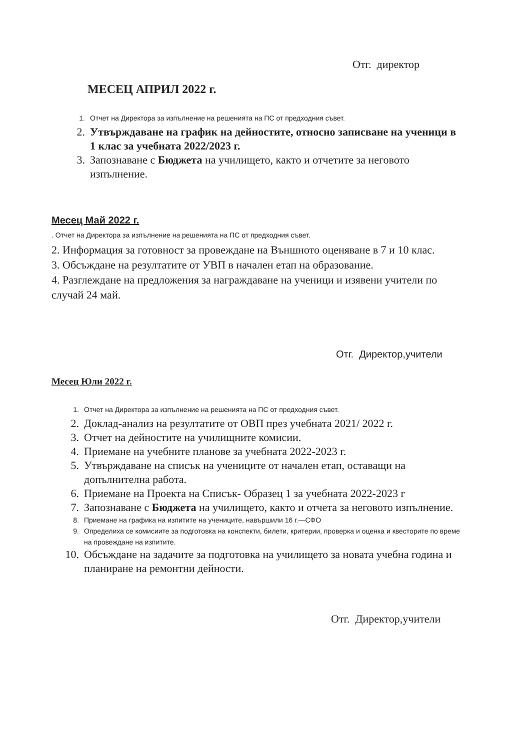Отг. директор
МЕСЕЦ АПРИЛ 2022 г.
1. Отчет на Директора за изпълнение на решенията на ПС от предходния съвет.
2. Утвърждаване на график на дейностите, относно записване на ученици в 1 клас за учебната 2022/2023 г.
3. Запознаване с Бюджета на училището, както и отчетите за неговото изпълнение.
Месец Май 2022 г.
. Отчет на Директора за изпълнение на решенията на ПС от предходния съвет.
2. Информация за готовност за провеждане на Външното оценяване в 7 и 10 клас.
3. Обсъждане на резултатите от УВП в начален етап на образование.
4. Разглеждане на предложения за награждаване на ученици и изявени учители по случай 24 май.
Отг. Директор,учители
Месец Юли 2022 г.
1. Отчет на Директора за изпълнение на решенията на ПС от предходния съвет.
2. Доклад-анализ на резултатите от ОВП през учебната 2021/ 2022 г.
3. Отчет на дейностите на училищните комисии.
4. Приемане на учебните планове за учебната 2022-2023 г.
5. Утвърждаване на списък на учениците от начален етап, оставащи на допълнителна работа.
6. Приемане на Проекта на Списък- Образец 1 за учебната 2022-2023 г
7. Запознаване с Бюджета на училището, както и отчета за неговото изпълнение.
8. Приемане на графика на изпитите на учениците, навършили 16 г.—СФО
9. Определиха се комисиите за подготовка на конспекти, билети, критерии, проверка и оценка и квесторите по време на провеждане на изпитите.
10. Обсъждане на задачите за подготовка на училището за новата учебна година и планиране на ремонтни дейности.
Отг. Директор,учители